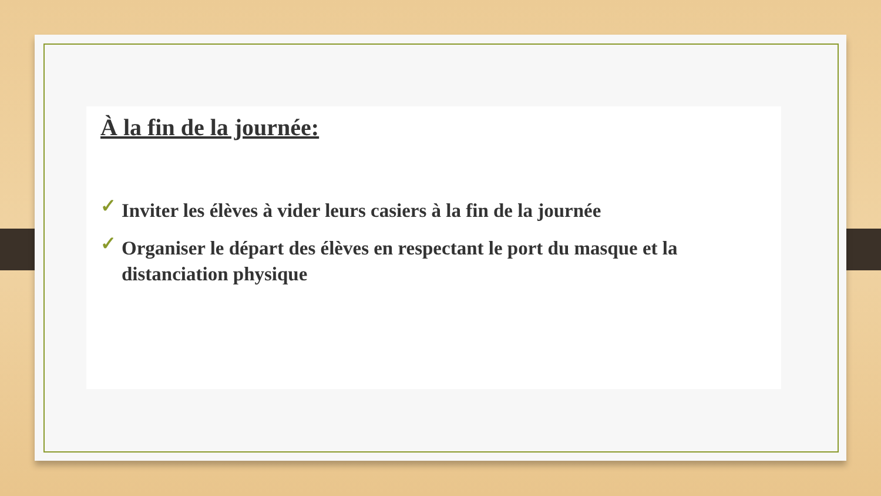À la fin de la journée:
✓ Inviter les élèves à vider leurs casiers à la fin de la journée
✓ Organiser le départ des élèves en respectant le port du masque et la distanciation physique